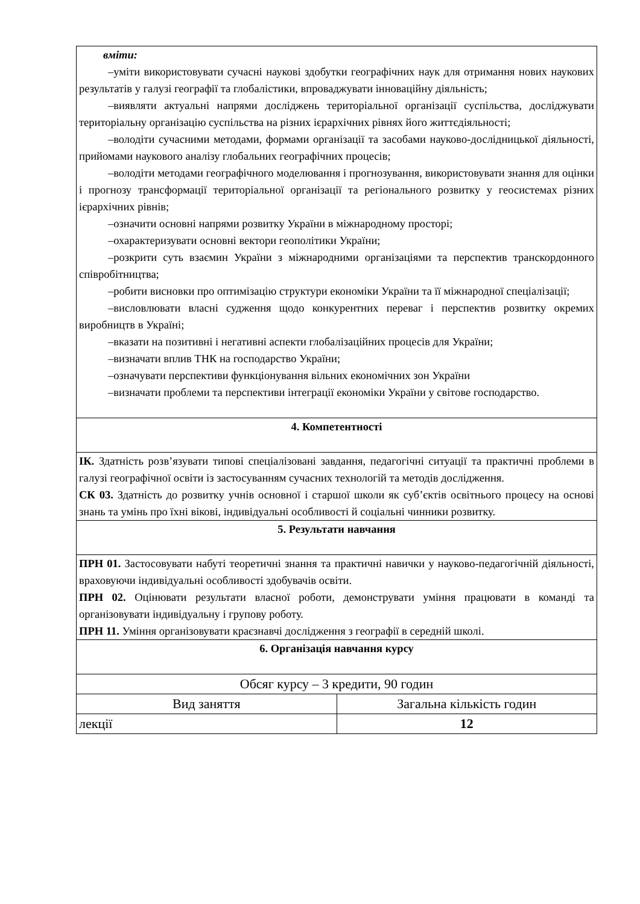| вміти: –уміти використовувати сучасні наукові здобутки географічних наук для отримання нових наукових результатів у галузі географії та глобалістики, впроваджувати інноваційну діяльність; –виявляти актуальні напрями досліджень територіальної організації суспільства, досліджувати територіальну організацію суспільства на різних ієрархічних рівнях його життєдіяльності; –володіти сучасними методами, формами організації та засобами науково-дослідницької діяльності, прийомами наукового аналізу глобальних географічних процесів; –володіти методами географічного моделювання і прогнозування, використовувати знання для оцінки і прогнозу трансформації територіальної організації та регіонального розвитку у геосистемах різних ієрархічних рівнів; –означити основні напрями розвитку України в міжнародному просторі; –охарактеризувати основні вектори геополітики України; –розкрити суть взаємин України з міжнародними організаціями та перспектив транскордонного співробітництва; –робити висновки про оптимізацію структури економіки України та її міжнародної спеціалізації; –висловлювати власні судження щодо конкурентних переваг і перспектив розвитку окремих виробництв в Україні; –вказати на позитивні і негативні аспекти глобалізаційних процесів для України; –визначати вплив ТНК на господарство України; –означувати перспективи функціонування вільних економічних зон України –визначати проблеми та перспективи інтеграції економіки України у світове господарство. | |
| 4. Компетентності | |
| ІК. Здатність розв’язувати типові спеціалізовані завдання, педагогічні ситуації та практичні проблеми в галузі географічної освіти із застосуванням сучасних технологій та методів дослідження. СК 03. Здатність до розвитку учнів основної і старшої школи як суб’єктів освітнього процесу на основі знань та умінь про їхні вікові, індивідуальні особливості й соціальні чинники розвитку. | |
| 5. Результати навчання | |
| ПРН 01. Застосовувати набуті теоретичні знання та практичні навички у науково-педагогічній діяльності, враховуючи індивідуальні особливості здобувачів освіти. ПРН 02. Оцінювати результати власної роботи, демонструвати уміння працювати в команді та організовувати індивідуальну і групову роботу. ПРН 11. Уміння організовувати краєзнавчі дослідження з географії в середній школі. | |
| 6. Організація навчання курсу | |
| Обсяг курсу – 3 кредити, 90 годин | |
| Вид заняття | Загальна кількість годин |
| лекції | 12 |